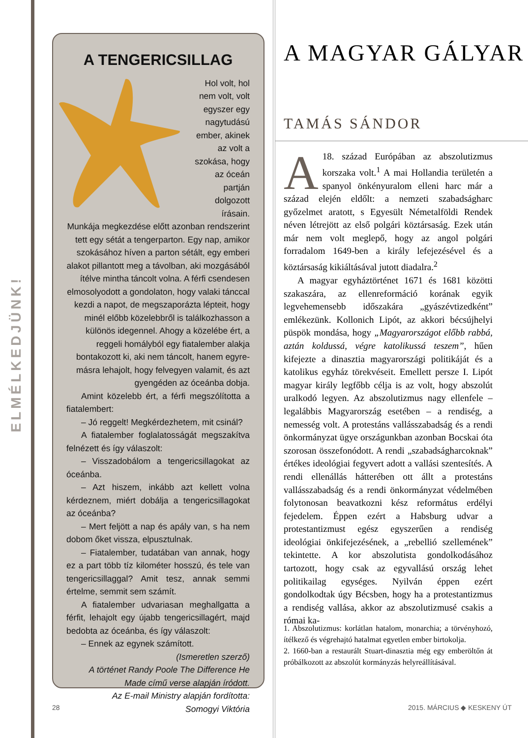ELMÉLKEDJÜNK!
A TENGERICSILLAG
Hol volt, hol nem volt, volt egyszer egy nagytudású ember, akinek az volt a szokása, hogy az óceán partján dolgozott írásain. Munkája megkezdése előtt azonban rendszerint tett egy sétát a tengerparton. Egy nap, amikor szokásához híven a parton sétált, egy emberi alakot pillantott meg a távolban, aki mozgásából ítélve mintha táncolt volna. A férfi csendesen elmosolyodott a gondolaton, hogy valaki tánccal kezdi a napot, de megszaporázta lépteit, hogy minél előbb közelebbről is találkozhasson a különös idegennel. Ahogy a közelébe ért, a reggeli homályból egy fiatalember alakja bontakozott ki, aki nem táncolt, hanem egyre-másra lehajolt, hogy felvegyen valamit, és azt gyengéden az óceánba dobja.
Amint közelebb ért, a férfi megszólította a fiatalembert:
– Jó reggelt! Megkérdezhetem, mit csinál?
A fiatalember foglalatosságát megszakítva felnézett és így válaszolt:
– Visszadobálom a tengericsillagokat az óceánba.
– Azt hiszem, inkább azt kellett volna kérdeznem, miért dobálja a tengericsillagokat az óceánba?
– Mert feljött a nap és apály van, s ha nem dobom őket vissza, elpusztulnak.
– Fiatalember, tudatában van annak, hogy ez a part több tíz kilométer hosszú, és tele van tengericsillaggal? Amit tesz, annak semmi értelme, semmit sem számít.
A fiatalember udvariasan meghallgatta a férfit, lehajolt egy újabb tengericsillagért, majd bedobta az óceánba, és így válaszolt:
– Ennek az egynek számított.
(Ismeretlen szerző)
A történet Randy Poole The Difference He Made című verse alapján íródott.
Az E-mail Ministry alapján fordította: Somogyi Viktória
A MAGYAR GÁLYAR
TAMÁS SÁNDOR
A 18. század Európában az abszolutizmus korszaka volt.<sup>1</sup> A mai Hollandia területén a spanyol önkényuralom elleni harc már a század elején eldőlt: a nemzeti szabadságharc győzelmet aratott, s Egyesült Németalföldi Rendek néven létrejött az első polgári köztársaság. Ezek után már nem volt meglepő, hogy az angol polgári forradalom 1649-ben a király lefejezésével és a köztársaság kikiáltásával jutott diadalra.<sup>2</sup>
A magyar egyháztörténet 1671 és 1681 közötti szakaszára, az ellenreformáció korának egyik legvehemensebb időszakára „gyászévtizedként” emlékezünk. Kollonich Lipót, az akkori bécsújhelyi püspök mondása, hogy „Magyarországot előbb rabbá, aztán koldussá, végre katolikussá teszem”, hűen kifejezte a dinasztia magyarországi politikáját és a katolikus egyház törekvéseit. Emellett persze I. Lipót magyar király legfőbb célja is az volt, hogy abszolút uralkodó legyen. Az abszolutizmus nagy ellenfele – legalábbis Magyarország esetében – a rendiség, a nemesség volt. A protestáns vallásszabadság és a rendi önkormányzat ügye országunkban azonban Bocskai óta szorosan összefonódott. A rendi „szabadságharcoknak” értékes ideológiai fegyvert adott a vallási szentesítés. A rendi ellenállás hátterében ott állt a protestáns vallásszabadság és a rendi önkormányzat védelmében folytonosan beavatkozni kész református erdélyi fejedelem. Éppen ezért a Habsburg udvar a protestantizmust egész egyszerűen a rendiség ideológiai önkifejezésének, a „rebellió szellemének” tekintette. A kor abszolutista gondolkodásához tartozott, hogy csak az egyvallású ország lehet politikailag egységes. Nyilván éppen ezért gondolkodtak úgy Bécsben, hogy ha a protestantizmus a rendiség vallása, akkor az abszolutizmusé csakis a római ka-
1. Abszolutizmus: korlátlan hatalom, monarchia; a törvényhozó, ítélkező és végrehajtó hatalmat egyetlen ember birtokolja.
2. 1660-ban a restaurált Stuart-dinasztia még egy emberöltőn át próbálkozott az abszolút kormányzás helyreállításával.
28 2015. MÁRCIUS ◆ KESKENY ÚT